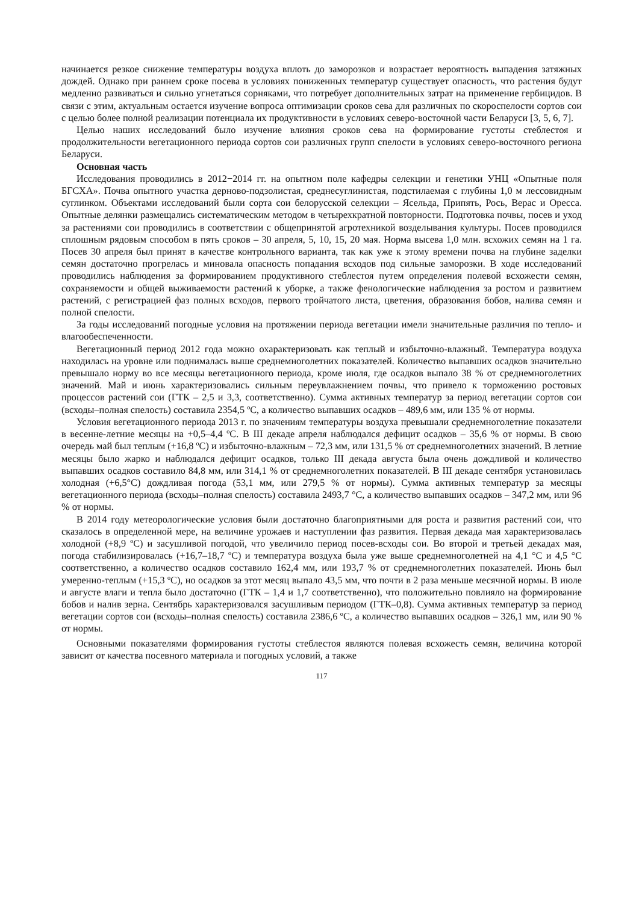начинается резкое снижение температуры воздуха вплоть до заморозков и возрастает вероятность выпадения затяжных дождей. Однако при раннем сроке посева в условиях пониженных температур существует опасность, что растения будут медленно развиваться и сильно угнетаться сорняками, что потребует дополнительных затрат на применение гербицидов. В связи с этим, актуальным остается изучение вопроса оптимизации сроков сева для различных по скороспелости сортов сои с целью более полной реализации потенциала их продуктивности в условиях северо-восточной части Беларуси [3, 5, 6, 7].
Целью наших исследований было изучение влияния сроков сева на формирование густоты стеблестоя и продолжительности вегетационного периода сортов сои различных групп спелости в условиях северо-восточного региона Беларуси.
Основная часть
Исследования проводились в 2012−2014 гг. на опытном поле кафедры селекции и генетики УНЦ «Опытные поля БГСХА». Почва опытного участка дерново-подзолистая, среднесуглинистая, подстилаемая с глубины 1,0 м лессовидным суглинком. Объектами исследований были сорта сои белорусской селекции – Ясельда, Припять, Рось, Верас и Оресса. Опытные делянки размещались систематическим методом в четырехкратной повторности. Подготовка почвы, посев и уход за растениями сои проводились в соответствии с общепринятой агротехникой возделывания культуры. Посев проводился сплошным рядовым способом в пять сроков – 30 апреля, 5, 10, 15, 20 мая. Норма высева 1,0 млн. всхожих семян на 1 га. Посев 30 апреля был принят в качестве контрольного варианта, так как уже к этому времени почва на глубине заделки семян достаточно прогрелась и миновала опасность попадания всходов под сильные заморозки. В ходе исследований проводились наблюдения за формированием продуктивного стеблестоя путем определения полевой всхожести семян, сохраняемости и общей выживаемости растений к уборке, а также фенологические наблюдения за ростом и развитием растений, с регистрацией фаз полных всходов, первого тройчатого листа, цветения, образования бобов, налива семян и полной спелости.
За годы исследований погодные условия на протяжении периода вегетации имели значительные различия по тепло- и влагообеспеченности.
Вегетационный период 2012 года можно охарактеризовать как теплый и избыточно-влажный. Температура воздуха находилась на уровне или поднималась выше среднемноголетних показателей. Количество выпавших осадков значительно превышало норму во все месяцы вегетационного периода, кроме июля, где осадков выпало 38 % от среднемноголетних значений. Май и июнь характеризовались сильным переувлажнением почвы, что привело к торможению ростовых процессов растений сои (ГТК – 2,5 и 3,3, соответственно). Сумма активных температур за период вегетации сортов сои (всходы–полная спелость) составила 2354,5 ºС, а количество выпавших осадков – 489,6 мм, или 135 % от нормы.
Условия вегетационного периода 2013 г. по значениям температуры воздуха превышали среднемноголетние показатели в весенне-летние месяцы на +0,5–4,4 ºС. В III декаде апреля наблюдался дефицит осадков – 35,6 % от нормы. В свою очередь май был теплым (+16,8 ºС) и избыточно-влажным – 72,3 мм, или 131,5 % от среднемноголетних значений. В летние месяцы было жарко и наблюдался дефицит осадков, только III декада августа была очень дождливой и количество выпавших осадков составило 84,8 мм, или 314,1 % от среднемноголетних показателей. В III декаде сентября установилась холодная (+6,5°С) дождливая погода (53,1 мм, или 279,5 % от нормы). Сумма активных температур за месяцы вегетационного периода (всходы–полная спелость) составила 2493,7 °С, а количество выпавших осадков – 347,2 мм, или 96 % от нормы.
В 2014 году метеорологические условия были достаточно благоприятными для роста и развития растений сои, что сказалось в определенной мере, на величине урожаев и наступлении фаз развития. Первая декада мая характеризовалась холодной (+8,9 ºС) и засушливой погодой, что увеличило период посев-всходы сои. Во второй и третьей декадах мая, погода стабилизировалась (+16,7–18,7 ºС) и температура воздуха была уже выше среднемноголетней на 4,1 °С и 4,5 °С соответственно, а количество осадков составило 162,4 мм, или 193,7 % от среднемноголетних показателей. Июнь был умеренно-теплым (+15,3 ºС), но осадков за этот месяц выпало 43,5 мм, что почти в 2 раза меньше месячной нормы. В июле и августе влаги и тепла было достаточно (ГТК – 1,4 и 1,7 соответственно), что положительно повлияло на формирование бобов и налив зерна. Сентябрь характеризовался засушливым периодом (ГТК–0,8). Сумма активных температур за период вегетации сортов сои (всходы–полная спелость) составила 2386,6 ºС, а количество выпавших осадков – 326,1 мм, или 90 % от нормы.
Основными показателями формирования густоты стеблестоя являются полевая всхожесть семян, величина которой зависит от качества посевного материала и погодных условий, а также
117